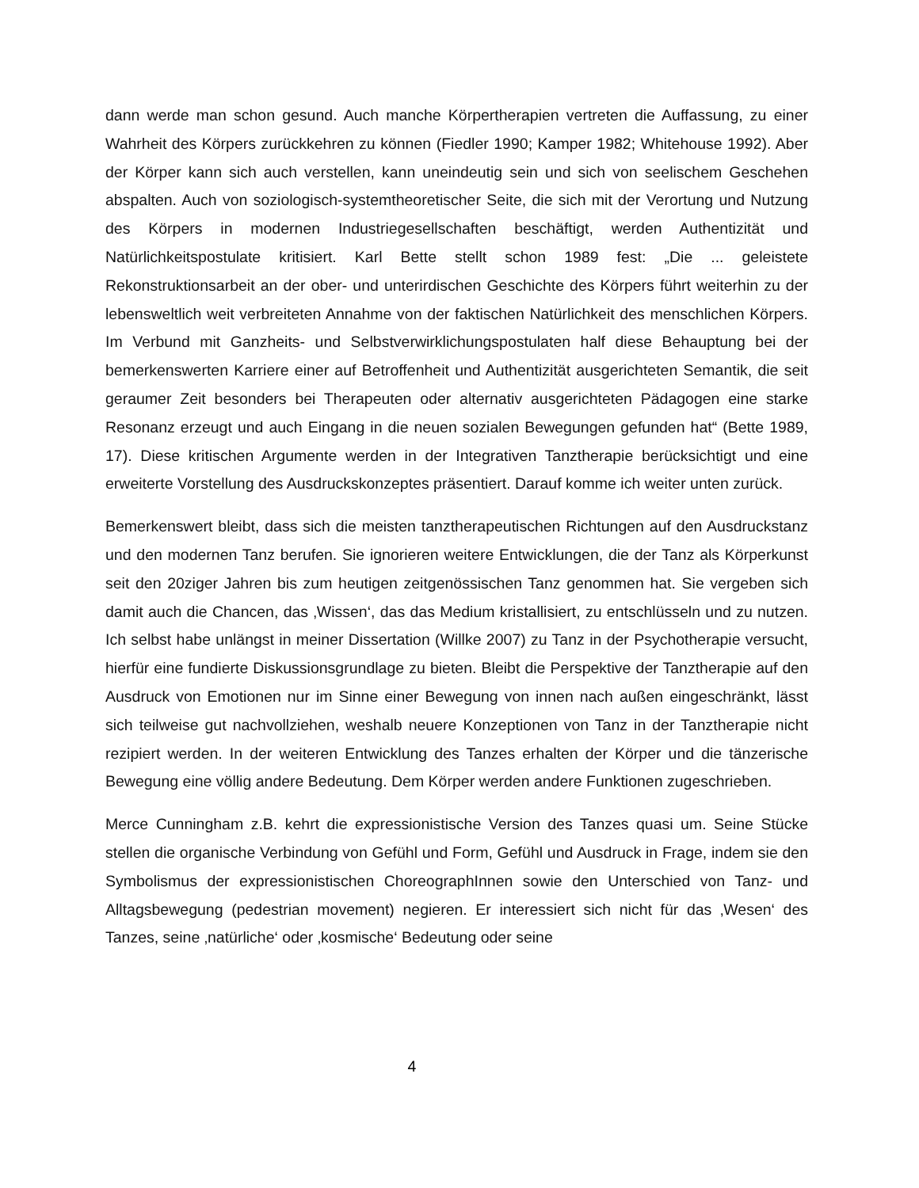dann werde man schon gesund. Auch manche Körpertherapien vertreten die Auffassung, zu einer Wahrheit des Körpers zurückkehren zu können (Fiedler 1990; Kamper 1982; Whitehouse 1992). Aber der Körper kann sich auch verstellen, kann uneindeutig sein und sich von seelischem Geschehen abspalten. Auch von soziologisch-systemtheoretischer Seite, die sich mit der Verortung und Nutzung des Körpers in modernen Industriegesellschaften beschäftigt, werden Authentizität und Natürlichkeitspostulate kritisiert. Karl Bette stellt schon 1989 fest: „Die ... geleistete Rekonstruktionsarbeit an der ober- und unterirdischen Geschichte des Körpers führt weiterhin zu der lebensweltlich weit verbreiteten Annahme von der faktischen Natürlichkeit des menschlichen Körpers. Im Verbund mit Ganzheits- und Selbstverwirklichungspostulaten half diese Behauptung bei der bemerkenswerten Karriere einer auf Betroffenheit und Authentizität ausgerichteten Semantik, die seit geraumer Zeit besonders bei Therapeuten oder alternativ ausgerichteten Pädagogen eine starke Resonanz erzeugt und auch Eingang in die neuen sozialen Bewegungen gefunden hat“ (Bette 1989, 17). Diese kritischen Argumente werden in der Integrativen Tanztherapie berücksichtigt und eine erweiterte Vorstellung des Ausdruckskonzeptes präsentiert. Darauf komme ich weiter unten zurück.
Bemerkenswert bleibt, dass sich die meisten tanztherapeutischen Richtungen auf den Ausdruckstanz und den modernen Tanz berufen. Sie ignorieren weitere Entwicklungen, die der Tanz als Körperkunst seit den 20ziger Jahren bis zum heutigen zeitgenössischen Tanz genommen hat. Sie vergeben sich damit auch die Chancen, das ‚Wissen‘, das das Medium kristallisiert, zu entschlüsseln und zu nutzen. Ich selbst habe unlängst in meiner Dissertation (Willke 2007) zu Tanz in der Psychotherapie versucht, hierfür eine fundierte Diskussionsgrundlage zu bieten. Bleibt die Perspektive der Tanztherapie auf den Ausdruck von Emotionen nur im Sinne einer Bewegung von innen nach außen eingeschränkt, lässt sich teilweise gut nachvollziehen, weshalb neuere Konzeptionen von Tanz in der Tanztherapie nicht rezipiert werden. In der weiteren Entwicklung des Tanzes erhalten der Körper und die tänzerische Bewegung eine völlig andere Bedeutung. Dem Körper werden andere Funktionen zugeschrieben.
Merce Cunningham z.B. kehrt die expressionistische Version des Tanzes quasi um. Seine Stücke stellen die organische Verbindung von Gefühl und Form, Gefühl und Ausdruck in Frage, indem sie den Symbolismus der expressionistischen ChoreographInnen sowie den Unterschied von Tanz- und Alltagsbewegung (pedestrian movement) negieren. Er interessiert sich nicht für das ‚Wesen‘ des Tanzes, seine ‚natürliche‘ oder ‚kosmische‘ Bedeutung oder seine
4